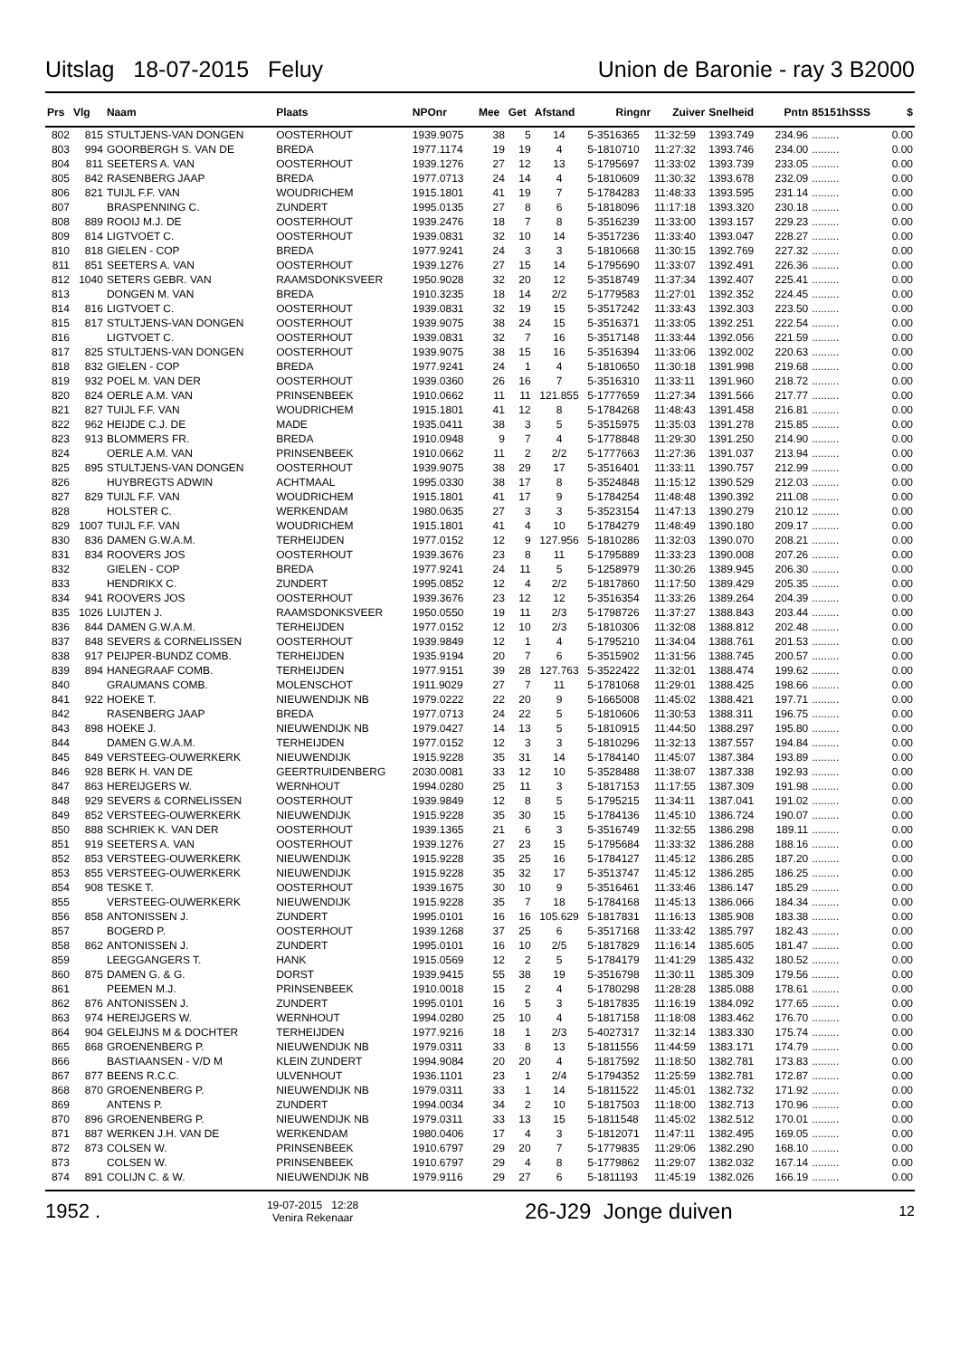Uitslag 18-07-2015 Feluy Union de Baronie - ray 3 B2000
| Prs | Vlg | Naam | Plaats | NPOnr | Mee | Get | Afstand | Ringnr | Zuiver | Snelheid | Pntn | 85151hSSS | $ |
| --- | --- | --- | --- | --- | --- | --- | --- | --- | --- | --- | --- | --- | --- |
| 802 | 815 | STULTJENS-VAN DONGEN | OOSTERHOUT | 1939.9075 | 38 | 5 | 14 | 5-3516365 | 11:32:59 | 1393.749 | 234.96 | ......... | 0.00 |
| 803 | 994 | GOORBERGH S. VAN DE | BREDA | 1977.1174 | 19 | 19 | 4 | 5-1810710 | 11:27:32 | 1393.746 | 234.00 | ......... | 0.00 |
| 804 | 811 | SEETERS A. VAN | OOSTERHOUT | 1939.1276 | 27 | 12 | 13 | 5-1795697 | 11:33:02 | 1393.739 | 233.05 | ......... | 0.00 |
| 805 | 842 | RASENBERG JAAP | BREDA | 1977.0713 | 24 | 14 | 4 | 5-1810609 | 11:30:32 | 1393.678 | 232.09 | ......... | 0.00 |
| 806 | 821 | TUIJL F.F. VAN | WOUDRICHEM | 1915.1801 | 41 | 19 | 7 | 5-1784283 | 11:48:33 | 1393.595 | 231.14 | ......... | 0.00 |
| 807 | | BRASPENNING C. | ZUNDERT | 1995.0135 | 27 | 8 | 6 | 5-1818096 | 11:17:18 | 1393.320 | 230.18 | ......... | 0.00 |
| 808 | 889 | ROOIJ M.J. DE | OOSTERHOUT | 1939.2476 | 18 | 7 | 8 | 5-3516239 | 11:33:00 | 1393.157 | 229.23 | ......... | 0.00 |
| 809 | 814 | LIGTVOET C. | OOSTERHOUT | 1939.0831 | 32 | 10 | 14 | 5-3517236 | 11:33:40 | 1393.047 | 228.27 | ......... | 0.00 |
| 810 | 818 | GIELEN - COP | BREDA | 1977.9241 | 24 | 3 | 3 | 5-1810668 | 11:30:15 | 1392.769 | 227.32 | ......... | 0.00 |
| 811 | 851 | SEETERS A. VAN | OOSTERHOUT | 1939.1276 | 27 | 15 | 14 | 5-1795690 | 11:33:07 | 1392.491 | 226.36 | ......... | 0.00 |
| 812 | 1040 | SETERS GEBR. VAN | RAAMSDONKSVEER | 1950.9028 | 32 | 20 | 12 | 5-3518749 | 11:37:34 | 1392.407 | 225.41 | ......... | 0.00 |
| 813 | | DONGEN M. VAN | BREDA | 1910.3235 | 18 | 14 | 2/2 | 5-1779583 | 11:27:01 | 1392.352 | 224.45 | ......... | 0.00 |
| 814 | 816 | LIGTVOET C. | OOSTERHOUT | 1939.0831 | 32 | 19 | 15 | 5-3517242 | 11:33:43 | 1392.303 | 223.50 | ......... | 0.00 |
| 815 | 817 | STULTJENS-VAN DONGEN | OOSTERHOUT | 1939.9075 | 38 | 24 | 15 | 5-3516371 | 11:33:05 | 1392.251 | 222.54 | ......... | 0.00 |
| 816 | | LIGTVOET C. | OOSTERHOUT | 1939.0831 | 32 | 7 | 16 | 5-3517148 | 11:33:44 | 1392.056 | 221.59 | ......... | 0.00 |
| 817 | 825 | STULTJENS-VAN DONGEN | OOSTERHOUT | 1939.9075 | 38 | 15 | 16 | 5-3516394 | 11:33:06 | 1392.002 | 220.63 | ......... | 0.00 |
| 818 | 832 | GIELEN - COP | BREDA | 1977.9241 | 24 | 1 | 4 | 5-1810650 | 11:30:18 | 1391.998 | 219.68 | ......... | 0.00 |
| 819 | 932 | POEL M. VAN DER | OOSTERHOUT | 1939.0360 | 26 | 16 | 7 | 5-3516310 | 11:33:11 | 1391.960 | 218.72 | ......... | 0.00 |
| 820 | 824 | OERLE A.M. VAN | PRINSENBEEK | 1910.0662 | 11 | 11 | 121.855 | 5-1777659 | 11:27:34 | 1391.566 | 217.77 | ......... | 0.00 |
| 821 | 827 | TUIJL F.F. VAN | WOUDRICHEM | 1915.1801 | 41 | 12 | 8 | 5-1784268 | 11:48:43 | 1391.458 | 216.81 | ......... | 0.00 |
| 822 | 962 | HEIJDE C.J. DE | MADE | 1935.0411 | 38 | 3 | 5 | 5-3515975 | 11:35:03 | 1391.278 | 215.85 | ......... | 0.00 |
| 823 | 913 | BLOMMERS FR. | BREDA | 1910.0948 | 9 | 7 | 4 | 5-1778848 | 11:29:30 | 1391.250 | 214.90 | ......... | 0.00 |
| 824 | | OERLE A.M. VAN | PRINSENBEEK | 1910.0662 | 11 | 2 | 2/2 | 5-1777663 | 11:27:36 | 1391.037 | 213.94 | ......... | 0.00 |
| 825 | 895 | STULTJENS-VAN DONGEN | OOSTERHOUT | 1939.9075 | 38 | 29 | 17 | 5-3516401 | 11:33:11 | 1390.757 | 212.99 | ......... | 0.00 |
| 826 | | HUYBREGTS ADWIN | ACHTMAAL | 1995.0330 | 38 | 17 | 8 | 5-3524848 | 11:15:12 | 1390.529 | 212.03 | ......... | 0.00 |
| 827 | 829 | TUIJL F.F. VAN | WOUDRICHEM | 1915.1801 | 41 | 17 | 9 | 5-1784254 | 11:48:48 | 1390.392 | 211.08 | ......... | 0.00 |
| 828 | | HOLSTER C. | WERKENDAM | 1980.0635 | 27 | 3 | 3 | 5-3523154 | 11:47:13 | 1390.279 | 210.12 | ......... | 0.00 |
| 829 | 1007 | TUIJL F.F. VAN | WOUDRICHEM | 1915.1801 | 41 | 4 | 10 | 5-1784279 | 11:48:49 | 1390.180 | 209.17 | ......... | 0.00 |
| 830 | 836 | DAMEN G.W.A.M. | TERHEIJDEN | 1977.0152 | 12 | 9 | 127.956 | 5-1810286 | 11:32:03 | 1390.070 | 208.21 | ......... | 0.00 |
| 831 | 834 | ROOVERS JOS | OOSTERHOUT | 1939.3676 | 23 | 8 | 11 | 5-1795889 | 11:33:23 | 1390.008 | 207.26 | ......... | 0.00 |
| 832 | | GIELEN - COP | BREDA | 1977.9241 | 24 | 11 | 5 | 5-1258979 | 11:30:26 | 1389.945 | 206.30 | ......... | 0.00 |
| 833 | | HENDRIKX C. | ZUNDERT | 1995.0852 | 12 | 4 | 2/2 | 5-1817860 | 11:17:50 | 1389.429 | 205.35 | ......... | 0.00 |
| 834 | 941 | ROOVERS JOS | OOSTERHOUT | 1939.3676 | 23 | 12 | 12 | 5-3516354 | 11:33:26 | 1389.264 | 204.39 | ......... | 0.00 |
| 835 | 1026 | LUIJTEN J. | RAAMSDONKSVEER | 1950.0550 | 19 | 11 | 2/3 | 5-1798726 | 11:37:27 | 1388.843 | 203.44 | ......... | 0.00 |
| 836 | 844 | DAMEN G.W.A.M. | TERHEIJDEN | 1977.0152 | 12 | 10 | 2/3 | 5-1810306 | 11:32:08 | 1388.812 | 202.48 | ......... | 0.00 |
| 837 | 848 | SEVERS & CORNELISSEN | OOSTERHOUT | 1939.9849 | 12 | 1 | 4 | 5-1795210 | 11:34:04 | 1388.761 | 201.53 | ......... | 0.00 |
| 838 | 917 | PEIJPER-BUNDZ COMB. | TERHEIJDEN | 1935.9194 | 20 | 7 | 6 | 5-3515902 | 11:31:56 | 1388.745 | 200.57 | ......... | 0.00 |
| 839 | 894 | HANEGRAAF COMB. | TERHEIJDEN | 1977.9151 | 39 | 28 | 127.763 | 5-3522422 | 11:32:01 | 1388.474 | 199.62 | ......... | 0.00 |
| 840 | | GRAUMANS COMB. | MOLENSCHOT | 1911.9029 | 27 | 7 | 11 | 5-1781068 | 11:29:01 | 1388.425 | 198.66 | ......... | 0.00 |
| 841 | 922 | HOEKE T. | NIEUWENDIJK NB | 1979.0222 | 22 | 20 | 9 | 5-1665008 | 11:45:02 | 1388.421 | 197.71 | ......... | 0.00 |
| 842 | | RASENBERG JAAP | BREDA | 1977.0713 | 24 | 22 | 5 | 5-1810606 | 11:30:53 | 1388.311 | 196.75 | ......... | 0.00 |
| 843 | 898 | HOEKE J. | NIEUWENDIJK NB | 1979.0427 | 14 | 13 | 5 | 5-1810915 | 11:44:50 | 1388.297 | 195.80 | ......... | 0.00 |
| 844 | | DAMEN G.W.A.M. | TERHEIJDEN | 1977.0152 | 12 | 3 | 3 | 5-1810296 | 11:32:13 | 1387.557 | 194.84 | ......... | 0.00 |
| 845 | 849 | VERSTEEG-OUWERKERK | NIEUWENDIJK | 1915.9228 | 35 | 31 | 14 | 5-1784140 | 11:45:07 | 1387.384 | 193.89 | ......... | 0.00 |
| 846 | 928 | BERK H. VAN DE | GEERTRUIDENBERG | 2030.0081 | 33 | 12 | 10 | 5-3528488 | 11:38:07 | 1387.338 | 192.93 | ......... | 0.00 |
| 847 | 863 | HEREIJGERS W. | WERNHOUT | 1994.0280 | 25 | 11 | 3 | 5-1817153 | 11:17:55 | 1387.309 | 191.98 | ......... | 0.00 |
| 848 | 929 | SEVERS & CORNELISSEN | OOSTERHOUT | 1939.9849 | 12 | 8 | 5 | 5-1795215 | 11:34:11 | 1387.041 | 191.02 | ......... | 0.00 |
| 849 | 852 | VERSTEEG-OUWERKERK | NIEUWENDIJK | 1915.9228 | 35 | 30 | 15 | 5-1784136 | 11:45:10 | 1386.724 | 190.07 | ......... | 0.00 |
| 850 | 888 | SCHRIEK K. VAN DER | OOSTERHOUT | 1939.1365 | 21 | 6 | 3 | 5-3516749 | 11:32:55 | 1386.298 | 189.11 | ......... | 0.00 |
| 851 | 919 | SEETERS A. VAN | OOSTERHOUT | 1939.1276 | 27 | 23 | 15 | 5-1795684 | 11:33:32 | 1386.288 | 188.16 | ......... | 0.00 |
| 852 | 853 | VERSTEEG-OUWERKERK | NIEUWENDIJK | 1915.9228 | 35 | 25 | 16 | 5-1784127 | 11:45:12 | 1386.285 | 187.20 | ......... | 0.00 |
| 853 | 855 | VERSTEEG-OUWERKERK | NIEUWENDIJK | 1915.9228 | 35 | 32 | 17 | 5-3513747 | 11:45:12 | 1386.285 | 186.25 | ......... | 0.00 |
| 854 | 908 | TESKE T. | OOSTERHOUT | 1939.1675 | 30 | 10 | 9 | 5-3516461 | 11:33:46 | 1386.147 | 185.29 | ......... | 0.00 |
| 855 | | VERSTEEG-OUWERKERK | NIEUWENDIJK | 1915.9228 | 35 | 7 | 18 | 5-1784168 | 11:45:13 | 1386.066 | 184.34 | ......... | 0.00 |
| 856 | 858 | ANTONISSEN J. | ZUNDERT | 1995.0101 | 16 | 16 | 105.629 | 5-1817831 | 11:16:13 | 1385.908 | 183.38 | ......... | 0.00 |
| 857 | | BOGERD P. | OOSTERHOUT | 1939.1268 | 37 | 25 | 6 | 5-3517168 | 11:33:42 | 1385.797 | 182.43 | ......... | 0.00 |
| 858 | 862 | ANTONISSEN J. | ZUNDERT | 1995.0101 | 16 | 10 | 2/5 | 5-1817829 | 11:16:14 | 1385.605 | 181.47 | ......... | 0.00 |
| 859 | | LEEGGANGERS T. | HANK | 1915.0569 | 12 | 2 | 5 | 5-1784179 | 11:41:29 | 1385.432 | 180.52 | ......... | 0.00 |
| 860 | 875 | DAMEN G. & G. | DORST | 1939.9415 | 55 | 38 | 19 | 5-3516798 | 11:30:11 | 1385.309 | 179.56 | ......... | 0.00 |
| 861 | | PEEMEN M.J. | PRINSENBEEK | 1910.0018 | 15 | 2 | 4 | 5-1780298 | 11:28:28 | 1385.088 | 178.61 | ......... | 0.00 |
| 862 | 876 | ANTONISSEN J. | ZUNDERT | 1995.0101 | 16 | 5 | 3 | 5-1817835 | 11:16:19 | 1384.092 | 177.65 | ......... | 0.00 |
| 863 | 974 | HEREIJGERS W. | WERNHOUT | 1994.0280 | 25 | 10 | 4 | 5-1817158 | 11:18:08 | 1383.462 | 176.70 | ......... | 0.00 |
| 864 | 904 | GELEIJNS M & DOCHTER | TERHEIJDEN | 1977.9216 | 18 | 1 | 2/3 | 5-4027317 | 11:32:14 | 1383.330 | 175.74 | ......... | 0.00 |
| 865 | 868 | GROENENBERG P. | NIEUWENDIJK NB | 1979.0311 | 33 | 8 | 13 | 5-1811556 | 11:44:59 | 1383.171 | 174.79 | ......... | 0.00 |
| 866 | | BASTIAANSEN - V/D M | KLEIN ZUNDERT | 1994.9084 | 20 | 20 | 4 | 5-1817592 | 11:18:50 | 1382.781 | 173.83 | ......... | 0.00 |
| 867 | 877 | BEENS R.C.C. | ULVENHOUT | 1936.1101 | 23 | 1 | 2/4 | 5-1794352 | 11:25:59 | 1382.781 | 172.87 | ......... | 0.00 |
| 868 | 870 | GROENENBERG P. | NIEUWENDIJK NB | 1979.0311 | 33 | 1 | 14 | 5-1811522 | 11:45:01 | 1382.732 | 171.92 | ......... | 0.00 |
| 869 | | ANTENS P. | ZUNDERT | 1994.0034 | 34 | 2 | 10 | 5-1817503 | 11:18:00 | 1382.713 | 170.96 | ......... | 0.00 |
| 870 | 896 | GROENENBERG P. | NIEUWENDIJK NB | 1979.0311 | 33 | 13 | 15 | 5-1811548 | 11:45:02 | 1382.512 | 170.01 | ......... | 0.00 |
| 871 | 887 | WERKEN J.H. VAN DE | WERKENDAM | 1980.0406 | 17 | 4 | 3 | 5-1812071 | 11:47:11 | 1382.495 | 169.05 | ......... | 0.00 |
| 872 | 873 | COLSEN W. | PRINSENBEEK | 1910.6797 | 29 | 20 | 7 | 5-1779835 | 11:29:06 | 1382.290 | 168.10 | ......... | 0.00 |
| 873 | | COLSEN W. | PRINSENBEEK | 1910.6797 | 29 | 4 | 8 | 5-1779862 | 11:29:07 | 1382.032 | 167.14 | ......... | 0.00 |
| 874 | 891 | COLIJN C. & W. | NIEUWENDIJK NB | 1979.9116 | 29 | 27 | 6 | 5-1811193 | 11:45:19 | 1382.026 | 166.19 | ......... | 0.00 |
1952 . 19-07-2015 12:28
Venira Rekenaar 26-J29 Jonge duiven 12